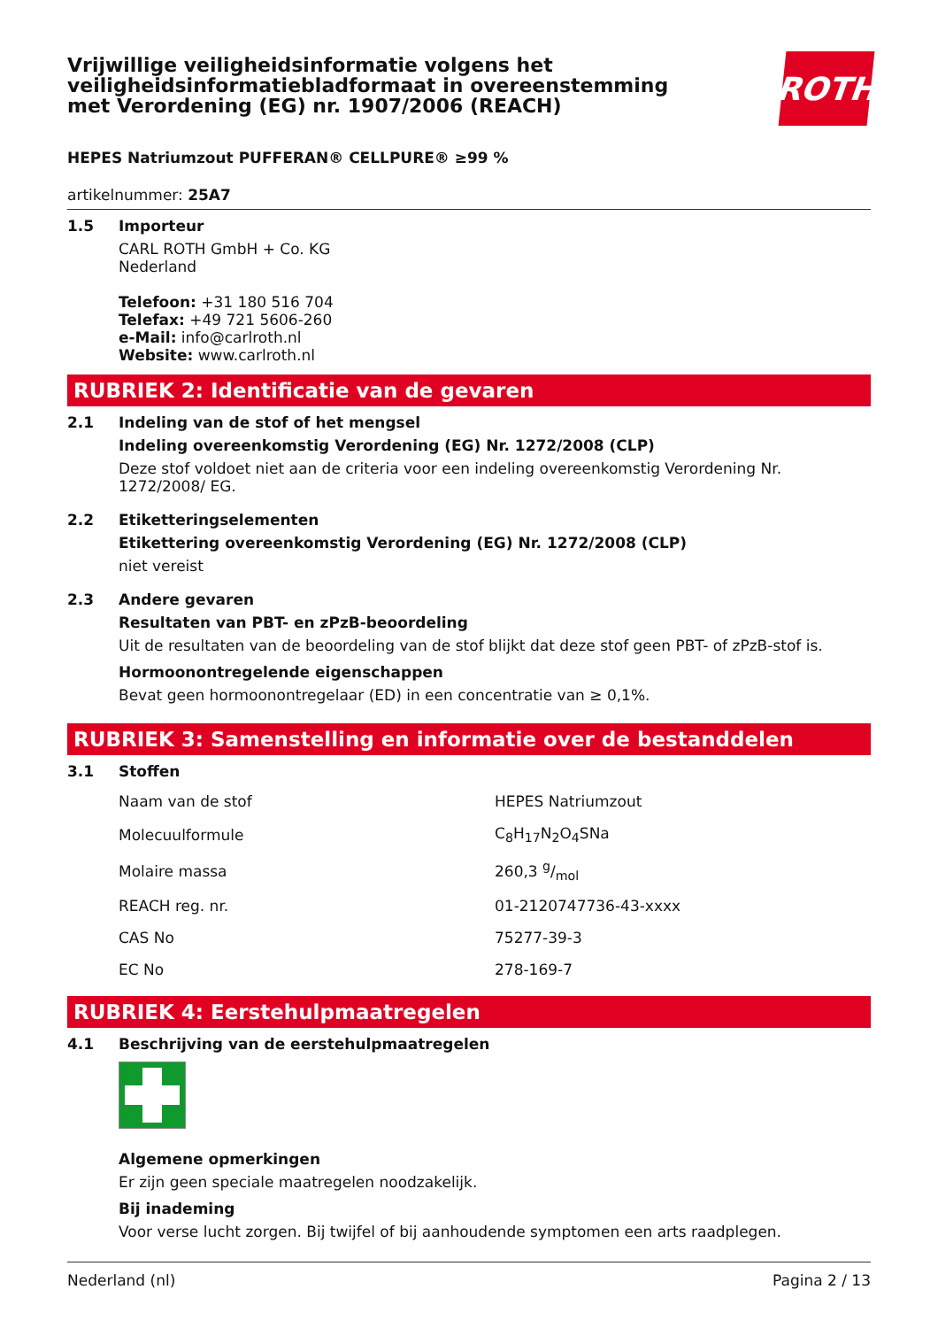Vrijwillige veiligheidsinformatie volgens het
veiligheidsinformatiebladformaat in overeenstemming
met Verordening (EG) nr. 1907/2006 (REACH)
ROTH
HEPES Natriumzout PUFFERAN® CELLPURE® ≥99 %
artikelnummer: 25A7
1.5 Importeur
CARL ROTH GmbH + Co. KG
Nederland
Telefoon: +31 180 516 704
Telefax: +49 721 5606-260
e-Mail: info@carlroth.nl
Website: www.carlroth.nl
RUBRIEK 2: Identificatie van de gevaren
2.1 Indeling van de stof of het mengsel
Indeling overeenkomstig Verordening (EG) Nr. 1272/2008 (CLP)
Deze stof voldoet niet aan de criteria voor een indeling overeenkomstig Verordening Nr. 1272/2008/ EG.
2.2 Etiketteringselementen
Etikettering overeenkomstig Verordening (EG) Nr. 1272/2008 (CLP)
niet vereist
2.3 Andere gevaren
Resultaten van PBT- en zPzB-beoordeling
Uit de resultaten van de beoordeling van de stof blijkt dat deze stof geen PBT- of zPzB-stof is.
Hormoonontregelende eigenschappen
Bevat geen hormoonontregelaar (ED) in een concentratie van ≥ 0,1%.
RUBRIEK 3: Samenstelling en informatie over de bestanddelen
3.1 Stoffen
| Naam van de stof | HEPES Natriumzout |
| Molecuulformule | C<sub>8</sub>H<sub>17</sub>N<sub>2</sub>O<sub>4</sub>SNa |
| Molaire massa | 260,3 g/mol |
| REACH reg. nr. | 01-2120747736-43-xxxx |
| CAS No | 75277-39-3 |
| EC No | 278-169-7 |
RUBRIEK 4: Eerstehulpmaatregelen
4.1 Beschrijving van de eerstehulpmaatregelen
Algemene opmerkingen
Er zijn geen speciale maatregelen noodzakelijk.
Bij inademing
Voor verse lucht zorgen. Bij twijfel of bij aanhoudende symptomen een arts raadplegen.
Nederland (nl) Pagina 2 / 13